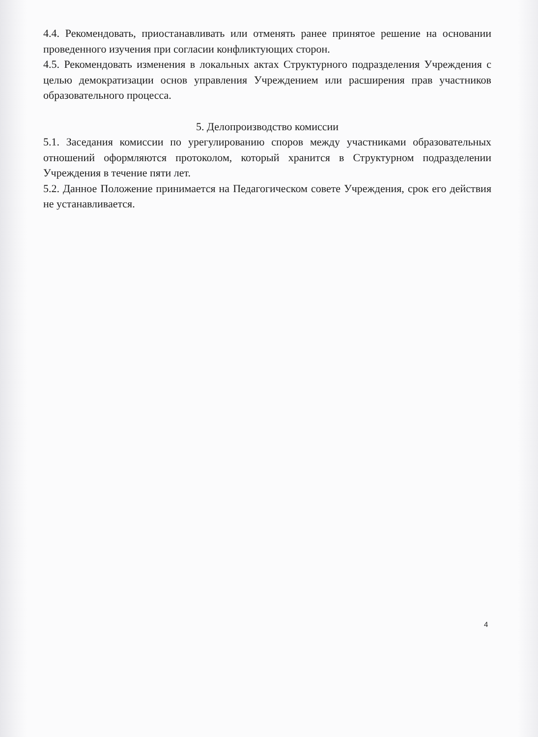4.4. Рекомендовать, приостанавливать или отменять ранее принятое решение на основании проведенного изучения при согласии конфликтующих сторон.
4.5. Рекомендовать изменения в локальных актах Структурного подразделения Учреждения с целью демократизации основ управления Учреждением или расширения прав участников образовательного процесса.
5. Делопроизводство комиссии
5.1. Заседания комиссии по урегулированию споров между участниками образовательных отношений оформляются протоколом, который хранится в Структурном подразделении Учреждения в течение пяти лет.
5.2. Данное Положение принимается на Педагогическом совете Учреждения, срок его действия не устанавливается.
4